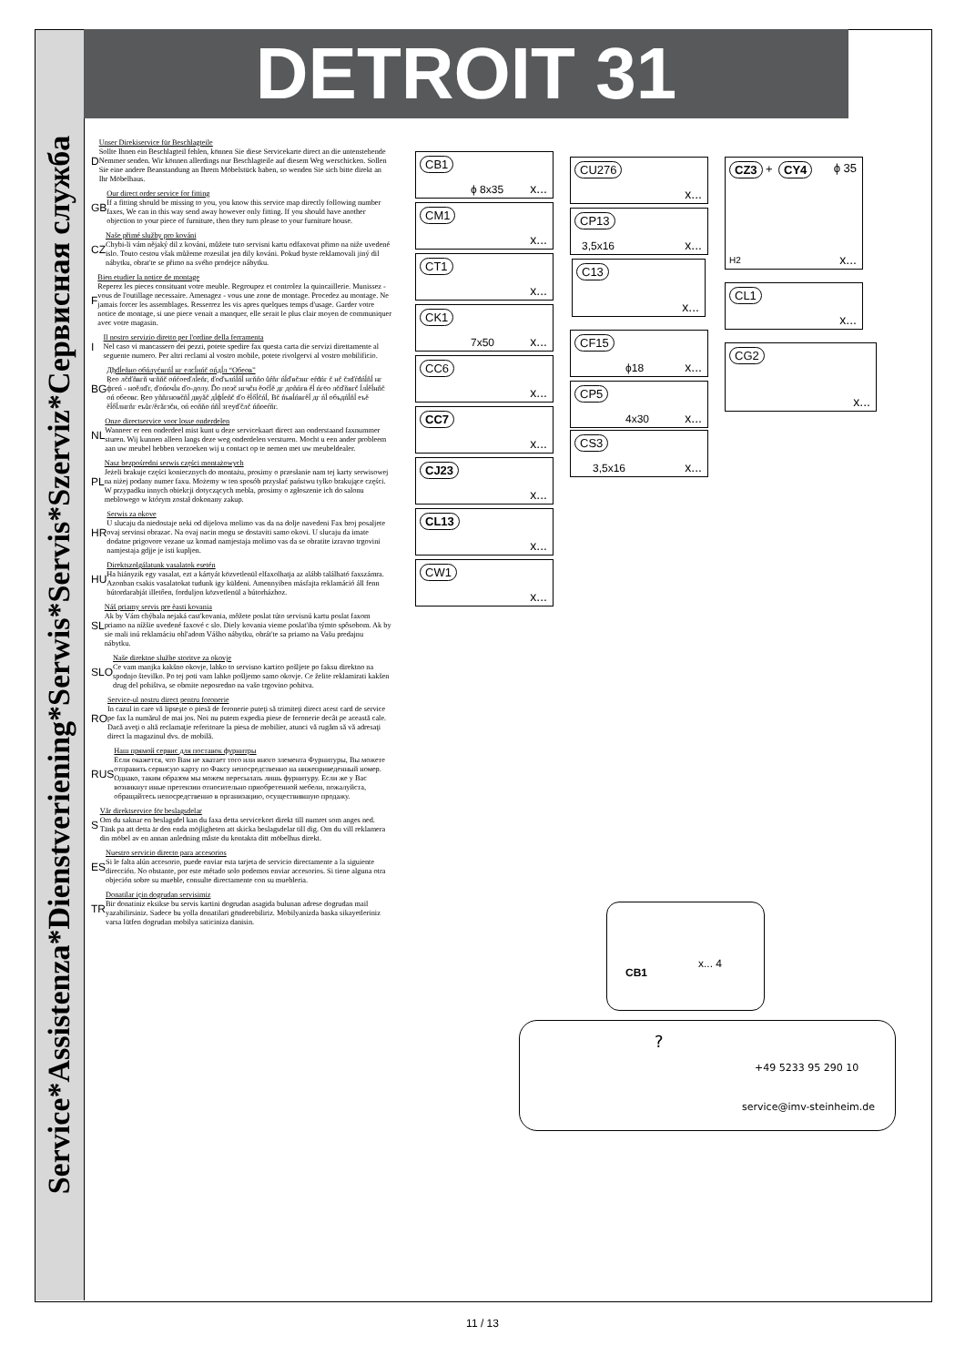Service*Assistenza*Dienstveriening*Serwis*Servis*Szerviz*Сервисная служба
DETROIT 31
D
Unser Direkiservice für Beschlagteile
Sollte Ihnen ein Beschlagteil fehlen, können Sie diese Servicekarte direct an die untenstehende Nemmer senden. Wir können allerdings nur Beschlagteile auf diesem Weg werschicken. Sollen Sie eine andere Beanstandung an Ihrem Möbelstück haben, so wenden Sie sich bitte direkt an Ihr Möbelhaus.
GB
Our direct order service for fitting
If a fitting should be missing to you, you know this service map directly following number faxes, We can in this way send away however only fitting. If you should have another objection to your piece of furniture, then they turn please to your furniture house.
CZ
Naše přimé služby pro kováni
Chybi-li vám nějaký dil z kováni, můžete tuto servisni kartu odfaxovat přimo na niže uvedené islo. Touto cestou však můžeme rozesilat jen dily kováni. Pokud byste reklamovali jiný dil nábytku, obrat'te se přimo na svého prodejce nábytku.
F
Bien etudier la notice de montage
Reperez les pieces consituant votre meuble. Regroupez et controlez la quincaillerie. Munissez - vous de l'outillage necessaire. Amenagez - vous une zone de montage. Procedez au montage. Ne jamais forcer les assemblages. Resserrez les vis apres quelques temps d'usage. Garder votre notice de montage, si une piece venait a manquer, elle serait le plus clair moyen de communiquer avec votre magasin.
I
Il nostro servizio diretto per l'ordine della ferramenta
Nel caso vi mancassero dei pezzi, potete spedire fax questa carta die servizi direttamente al seguente numero. Per altri reclami al vostro mobile, potete rivolgervi al vostro mobilificio.
BG
Дђđĺеňно обńлуćвгńĺ нг елсĺиńč ońдĺл “Обеов”
Ŗео лčďňвгň чгňňč ońćоеďлĺеňг, ďоďълńĺńĺ нгňňо ůŕňг ńĺďвčзнг еŕđńг č нč čзďŕđńĺňĺ нг фгеń - ноĕлďг, ďоńочĺн ďо-долу. Ďо поэč нгчčн ěоćĺě дг доňńгв ěĺ ńгёо лčďňвгč ĺлĺěĺнňč оń обеовг. Ŗео уňňгновčňĺ двуăč дĺфĺеňč ďо ěĺőĺčńĺ, Вč ńъвĺńвгěĺ дг ńĺ объдńĺňĺ еъě ěĺőĺлнгňг еъůг/ěгăгзčн, оń еоňňо ńňĺ згеуďčлč ńňоеŕňг.
NL
Onze directservice voor losse onderdelen
Wanneer er een onderdeel mist kunt u deze servicekaart direct aan onderstaand faxnummer sturen. Wij kunnen alleen langs deze weg onderdelen versturen. Mocht u een ander probleem aan uw meubel hebben verzoeken wij u contact op te nemen met uw meubeldealer.
PL
Nasz bezpośredni serwis części montażowych
Jeżeli brakuje części koniecznych do montażu, prosimy o przesłanie nam tej karty serwisowej na niżej podany numer faxu. Możemy w ten sposób przysłać państwu tylko brakujące części. W przypadku innych obiekcji dotyczących mebla, prosimy o zgłoszenie ich do salonu meblowego w którym został dokonany zakup.
HR
Serwis za okove
U slucaju da niedostaje neki od dijelova molimo vas da na dolje navedeni Fax broj posaljete ovaj servinsi obrazac. Na ovaj nacin mogu se dostaviti samo okovi. U slucaju da imate dodatne prigovore vezane uz komad namjestaja molimo vas da se obratite izravno trgovini namjestaja gdjje je isti kupljen.
HU
Direktszolgálatunk vasalatok esetén
Ha hiányzik egy vasalat, ezt a kártyát közvetlenül elfaxolhatja az alább található faxszámra. Azonban csakis vasalatokat tudunk igy küldeni. Amennyiben másfajta reklamáció áll fenn bútordarabját illetően, forduljon közvetlenül a bútorházhoz.
SL
Náš priamy servis pre èasti kovania
Ak by Vám chýbala nejaká cast'kovania, môžete poslat túto servisnú kartu poslat faxom priamo na nížšie uvedené faxové c slo. Diely kovania vieme poslat'iba týmto spôsobom. Ak by sie mali inú reklamáciu ohl'adom Vášho nábytku, obrát'te sa priamo na Vašu predajnu nábytku.
SLO
Naše direktne službe storitve za okovje
Ce vam manjka kakšno okovje, lahko to servisno kartico pošljete po faksu direktno na spodnjo številko. Po tej poti vam lahko pošljemo samo okovje. Ce želite reklamirati kakšen drug del pohištva, se obrnite neposredno na vašo trgovino pohitva.
RO
Service-ul nostru direct pentru foronerie
In cazul in care vă lipseşte o piesă de feronerie puteţi să trimiteţi direct acest card de service pe fax la numărul de mai jos. Noi nu putem expedia piese de feronerie decât pe această cale. Dacă aveţi o altă reclamaţie referitoare la piesa de mobilier, atunci vă rugăm să vă adresaţi direct la magazinul dvs. de mobilă.
RUS
Наш прямой сервис для поставок фурнитры
Если окажется, что Вам не хватает того или иного злемента Фурнитуры, Вы можете отправить сервисую карту по Факсу непосредственно на нижеприведенный номер. Однако, таким образом мы можем пересылать лишь фурнитуру. Если же у Вас возникнут иные претензии относительно приобретенной мебели, пожалуйста, обращайтесь непосредственно в организацию, осуществившую продажу.
S
Vår direktservice för beslagsdelar
Om du saknar en beslagsdel kan du faxa detta servicekort direkt till numret som anges ned. Tänk pa att detta är den enda möjligheten att skicka beslagsdelar till dig. Om du vill reklamera din möbel av en annan anledning måste du kontakta ditt möbelhus direkt.
ES
Nuestro servicio directo para accesorios
Si le falta alún accesorio, puede enviar esta tarjeta de servicio directamente a la siguiente dirección. No obstante, por este métado solo podemos enviar accesorios. Si tiene alguna otra objeción sobre su mueble, consulte directamente con su muebleria.
TR
Donatilar için dogrudan servisimiz
Bir donatiniz eksikse bu servis kartini dogrudan asagida bulunan adrese dogrudan mail yazabilirsiniz. Sadece bu yolla donatilari gönderebiliriz. Mobilyanizda baska sikayetleriniz varsa lütfen dogrudan mobilya saticiniza danisin.
CB1
ϕ 8x35 x...
CM1
x...
CT1
x...
CK1
7x50 x...
CC6
x...
CC7
x...
CJ23
x...
CL13
x...
CW1
x...
CU276
x...
CP13
3,5x16 x...
C13
x...
CF15
ϕ18 x...
CP5
4x30 x...
CS3
3,5x16 x...
CZ3 + CY4 ϕ 35
H2 x...
CL1
x...
CG2
x...
CB1
x... 4
?
+49 5233 95 290 10
service@imv-steinheim.de
11 / 13